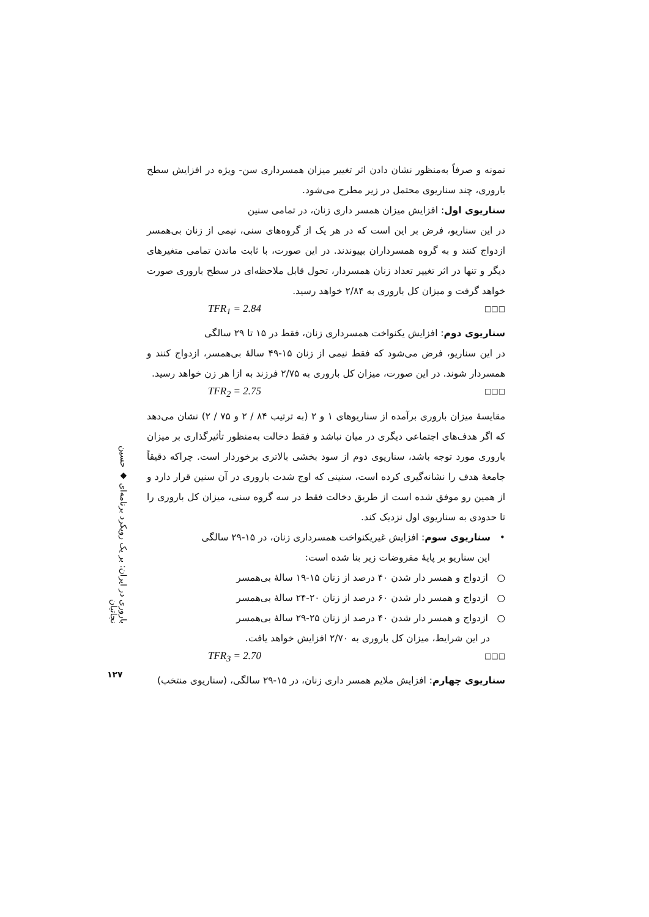باروری در ایران: بر یک رویکرد برنامه‌ای ◆ حسین نجاتیان
۱۲۷
نمونه و صرفاً به‌منظور نشان دادن اثر تغییر میزان همسرداری سن- ویژه در افزایش سطح باروری، چند سناریوی محتمل در زیر مطرح می‌شود.
سناریوی اول: افزایش میزان همسر داری زنان، در تمامی سنین
در این سناریو، فرض بر این است که در هر یک از گروه‌های سنی، نیمی از زنان بی‌همسر ازدواج کنند و به گروه همسرداران بپیوندند. در این صورت، با ثابت ماندن تمامی متغیرهای دیگر و تنها در اثر تغییر تعداد زنان همسردار، تحول قابل ملاحظه‌ای در سطح باروری صورت خواهد گرفت و میزان کل باروری به ۲/۸۴ خواهد رسید.
TFR<sub>1</sub> = 2.84 □□□
سناریوی دوم: افزایش یکنواخت همسرداری زنان، فقط در ۱۵ تا ۲۹ سالگی
در این سناریو، فرض می‌شود که فقط نیمی از زنان ۱۵-۴۹ سالهٔ بی‌همسر، ازدواج کنند و همسردار شوند. در این صورت، میزان کل باروری به ۲/۷۵ فرزند به ازا هر زن خواهد رسید.
TFR<sub>2</sub> = 2.75 □□□
مقایسهٔ میزان باروری برآمده از سناریوهای ۱ و ۲ (به ترتیب ۸۴ / ۲ و ۷۵ / ۲) نشان می‌دهد که اگر هدف‌های اجتماعی دیگری در میان نباشد و فقط دخالت به‌منظور تأثیرگذاری بر میزان باروری مورد توجه باشد، سناریوی دوم از سود بخشی بالاتری برخوردار است. چراکه دقیقاً جامعهٔ هدف را نشانه‌گیری کرده است، سنینی که اوج شدت باروری در آن سنین قرار دارد و از همین رو موفق شده است از طریق دخالت فقط در سه گروه سنی، میزان کل باروری را تا حدودی به سناریوی اول نزدیک کند.
• سناریوی سوم: افزایش غیریکنواخت همسرداری زنان، در ۱۵-۲۹ سالگی
این سناریو بر پایهٔ مفروضات زیر بنا شده است:
○ ازدواج و همسر دار شدن ۴۰ درصد از زنان ۱۵-۱۹ سالهٔ بی‌همسر
○ ازدواج و همسر دار شدن ۶۰ درصد از زنان ۲۰-۲۴ سالهٔ بی‌همسر
○ ازدواج و همسر دار شدن ۴۰ درصد از زنان ۲۵-۲۹ سالهٔ بی‌همسر
در این شرایط، میزان کل باروری به ۲/۷۰ افزایش خواهد یافت.
TFR<sub>3</sub> = 2.70 □□□
سناریوی چهارم: افزایش ملایم همسر داری زنان، در ۱۵-۲۹ سالگی، (سناریوی منتخب)